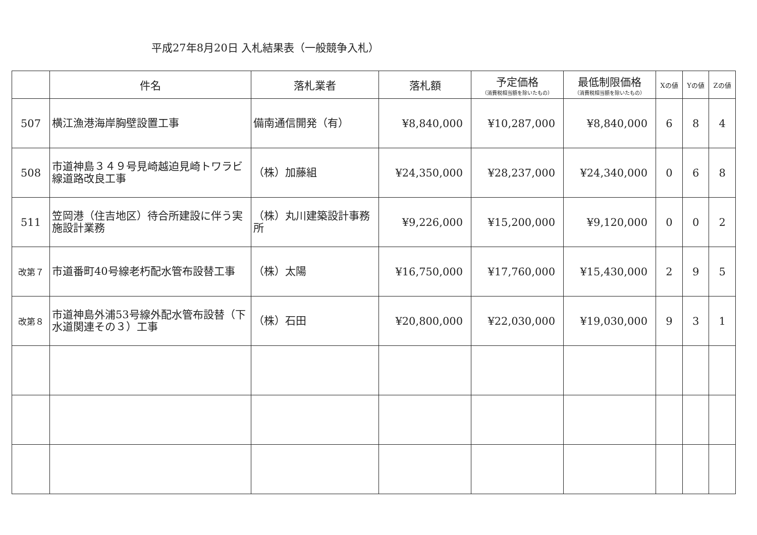平成27年8月20日 入札結果表（一般競争入札）
| | 件名 | 落札業者 | 落札額 | 予定価格 （消費税相当額を除いたもの） | 最低制限価格 （消費税相当額を除いたもの） | Xの値 | Yの値 | Zの値 |
| --- | --- | --- | --- | --- | --- | --- | --- | --- |
| 507 | 横江漁港海岸胸壁設置工事 | 備南通信開発（有） | ¥8,840,000 | ¥10,287,000 | ¥8,840,000 | 6 | 8 | 4 |
| 508 | 市道神島３４９号見崎越迫見崎トワラビ線道路改良工事 | （株）加藤組 | ¥24,350,000 | ¥28,237,000 | ¥24,340,000 | 0 | 6 | 8 |
| 511 | 笠岡港（住吉地区）待合所建設に伴う実施設計業務 | （株）丸川建築設計事務所 | ¥9,226,000 | ¥15,200,000 | ¥9,120,000 | 0 | 0 | 2 |
| 改第７ | 市道番町40号線老朽配水管布設替工事 | （株）太陽 | ¥16,750,000 | ¥17,760,000 | ¥15,430,000 | 2 | 9 | 5 |
| 改第８ | 市道神島外浦53号線外配水管布設替（下水道関連その３）工事 | （株）石田 | ¥20,800,000 | ¥22,030,000 | ¥19,030,000 | 9 | 3 | 1 |